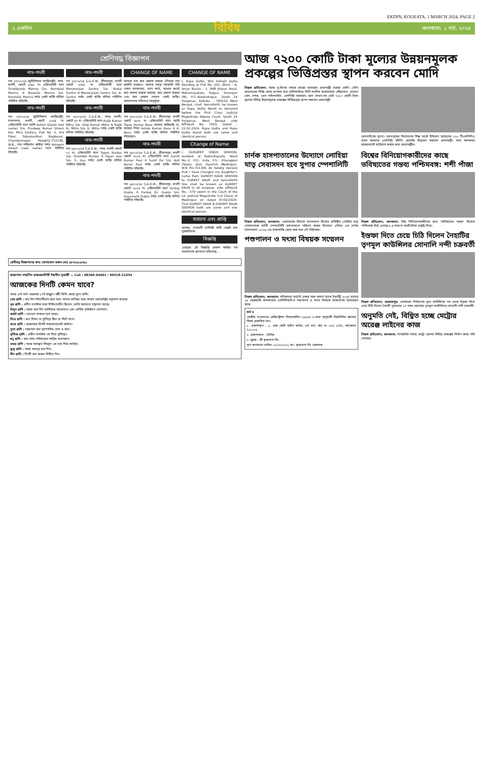EKDIN, KOLKATA, 1 MARCH 2024, PAGE 2
২ একদিন বিবিধ কলকাতা, ১ মার্চ, ২০২৪
শ্রেণিবদ্ধ বিজ্ঞাপন
নাম-পদবী
গত ২৭/০২/২৪ জুডিশিয়াল ম্যাজিস্ট্রেট, সদর, হুগলী, কোর্টে ১৩৯০ নং এফিডেভিট বলে Shaktipada Manna S/o. Nandalal Manna ও Basanta Manna S/o. Nandalal Manna সর্বত্র একই ব্যক্তি বলিয়া পরিচিত হইয়াছি।
নাম-পদবী
গত ২৩/০২/২৪ জুডিশিয়াল ম্যাজিস্ট্রেট, চন্দননগর, হুগলী, কোর্টে ১০৫৪ নং এফিডেভিট বলে আমি Ashim Ghosh (old name) S/o. Pradeep Kumar Ghosh R/o. Mira Exotica, Flat No. II, 3rd Floor, Talpukurdhar, Bagbazar, Chandannagar, Hooghly-712136, W.B., নাম পরিবর্তন করিয়া সর্বত্র Asheem Ghosh (new name) নামে পরিচিত হইয়াছি।
নাম-পদবী
গত ২৩/০২/২৪ S.D.E.M., শ্রীরামপুর, হুগলী কোর্টে ২৭৫৮ নং এফিডেভিট বলে Manoranjan Santra S/o. Badal Santra ও Monoranjan Santra S/o. B. Santra সর্বত্র একই ব্যক্তি বলিয়া পরিচিত হইয়াছি।
নাম-পদবী
গত ২৮/০২/২৪ S.D.E.M., সদর, হুগলী, কোর্টে ৬৭ নং এফিডেভিট বলে Rajib Kumar Mitra S/o. Dilip Kumar Mitra ও Rajib Kr. Mitra S/o. D. Mitra সর্বত্র একই ব্যক্তি বলিয়া পরিচিত হইয়াছি।
নাম-পদবী
গত ২৯/০২/২৪ S.D.E.M., সদর, হুগলী কোর্টে ০২ নং এফিডেভিট বলে Tapan Ruidas S/o. Shukdeb Ruidas ও Tapan Das S/o. S. Das সর্বত্র একই ব্যক্তি বলিয়া পরিচিত হইয়াছি।
CHANGE OF NAME
আমার নাম জয় প্রকাশ হাজরা (পিতার নাম জঙ্গলি হাজরা)। আমার সমস্ত সরকারি নথি যেমন হলফনামা, প্যান কার্ড, আধার কার্ডে জয় প্রকাশ হাজরা রয়েছে। জয় প্রকাশ হাজরা এবং জয় প্রকাশ দোসাদ একই ব্যক্তি। আদালতের নথিতেও অন্তর্ভুক্ত।
নাম-পদবী
গত ২৮/০২/২৪ S.D.E.M., শ্রীরামপুর, হুগলী কোর্টে ২৯৭০ নং এফিডেভিট বলে আমি Tapas Kumar Basu ঘোষণা করিয়াছি যে, আমার পিতা Ashok Kumar Basu ও A. Basu সর্বত্র একই ব্যক্তি বলিয়া পরিচিত হইয়াছেন।
নাম-পদবী
গত ২৯/০২/২৪ S.D.E.M., শ্রীরামপুর, হুগলী কোর্টে ৩১০৫ নং এফিডেভিট বলে Sumit Kumar Paul ও Sunit Pal S/o. Asit Baran Paul সর্বত্র একই ব্যক্তি বলিয়া পরিচিত হইয়াছি।
নাম-পদবী
গত ২৯/০২/২৪ S.D.E.M., শ্রীরামপুর, হুগলী কোর্টে ৩১০৬ নং এফিডেভিট বলে Pankaj Gupta ও Pankaj Kr. Gupta S/o. Dayanand Gupta সর্বত্র একই ব্যক্তি বলিয়া পরিচিত হইয়াছি।
CHANGE OF NAME
I, Rupa Dutta, W/o Indrajit Dutta Residing at Flat No. 201, Block - A, Amar Basha - 1, 848 Jhilpar Road, Mahamayatala, Rajpur, Sonarpur (M), P.S.-Narendrapur, South 24 Parganas, Kolkata - 700103 West Bengal, shall henceforth be known as Rupa Dutta Nandi as declared before the First Class Judicial Magistrate Alipore Court, South 24 Parganas, West Bengal vide Affidavit No. 7503, Dated : 22.02.2024. Rupa Dutta and Rupa Dutta Nandi both are same and identical person.
Change of Name
I, GURDEEP SINGH SEKHON, resident at Rabindrapally, Ward No.-2, P.O.: Inda, P.S.: Kharagpur (Town), Dist- Paschim Medinipur, W.B Pin-721305 do hereby declare that I have changed my daughter's name from GUREET KAUR SEKHON to GUREET KAUR and henceforth She shall be known as GUREET KAUR in all purpose, vide affidavit No.– 570 sworn In the Court of the Ld. Judicial Magistrate (1st Class) at Medinipur on dated 07/02/2024. That GUREET KAUR & GUREET KAUR SEKHON both are same and one identical person.
হারানো এবং প্রাপ্তি
আমরা, দেবযানী চ্যাটার্জি স্বামী ভেঙ্কট রাম সুব্রহ্মনিয়াম...
বিজ্ঞপ্তি
এতদ্বারা এই বিজ্ঞপ্তি প্রকাশ করিয়া সর্ব সাধারণকে জানানো যাইতেছে...
শ্রেণীবদ্ধ বিজ্ঞাপনের জন্য যোগাযোগ করুন-মোঃ ৯৮৩১৯১৯৭৯১
রাজ্যপাল সম্মানিত রাজজ্যোতিষী ইন্দ্রনীল মুখার্জী — Call : 98306-94601 / 90518-21054
আজকের দিনটি কেমন যাবে?
আজ ১লা মার্চ। শুক্রবার ১৭ই ফাল্গুন। ষষ্ঠী তিথি। জন্মে তুলা রাশি।
মেষ রাশি : শুভ দিন বিদ্যার্থীদের জন্য শুভ। ব্যবসা-বাণিজ্য যারা করেন অর্থপ্রাপ্তির সম্ভাবনা রয়েছে।
বৃষ রাশি : প্রবীণ নাগরিক যারা চিকিৎসাধীন ছিলেন, ব্যাধি আরোগ্য সম্ভাবনা আছে।
মিথুন রাশি : আজ শুভ দিন ধর্মবিষয়ে আলোচনা এবং ধার্মিক প্রতিষ্ঠানে যোগদান।
কর্কট রাশি : সচেতন থাকতে হবে আজ।
সিংহ রাশি : ঋণ বিষয় যে দুশ্চিন্তা ছিল তা মিটে যাবে।
কন্যা রাশি : আজকের দিনটি সাধারণভাবেই কাটবে।
তুলা রাশি : চন্দ্রযোগ শুভ বৃহস্পতির যোগ ও শুভ।
বৃশ্চিক রাশি : প্রবীণ নাগরিক কে নিয়ে দুশ্চিন্তা।
ধনু রাশি : শুভ সময় পরিবারের শান্তির বাতাবরণ।
মকর রাশি : আজ আমন্ত্রণ নিমন্ত্রণ এর মধ্য দিয়ে কাটবে।
কুম্ভ রাশি : আজ অত্যন্ত শুভ দিন।
মীন রাশি : দিনটি শুভ অশুভ মিশ্রিত দিন।
আজ ৭২০০ কোটি টাকা মূল্যের উন্নয়নমূলক প্রকল্পের ভিত্তিপ্রস্তর স্থাপন করবেন মোদি
নিজস্ব প্রতিবেদন: আজ দু-দিনের সফরে রাজ্যে আসছেন প্রধানমন্ত্রী নরেন্দ্র মোদি। এদিন ঝাড়খণ্ডের সিন্দ্রি থেকে ধানবাদ হয়ে হেলিকপ্টারে তিনি হুগলির আরামবাগে পৌঁছাবেন। সেখানে রেল, বন্দর, তেল পাইপলাইন, এলপিজি সরবরাহ, জল শোধন-সহ মোট ৭২০০ কোটি টাকা মূল্যের বিভিন্ন উন্নয়নমূলক প্রকল্পের ভিত্তিপ্রস্তর স্থাপন করবেন প্রধানমন্ত্রী।
রেলপাইনের সূচনা। খড়গপুরের বিদ্যাসাগর শিল্প পার্কে ইন্ডিয়ান অয়েলের ১২০ টিএমপিপিএ ধারণ ক্ষমতার এলপিজি বটলিং প্ল্যান্টের উদ্বোধন করবেন প্রধানমন্ত্রী। কাল কলকাতা রাজভবনেই রাত্রিবাস করার কথা প্রধানমন্ত্রীর।
চার্নক হাসপাতালের উদ্যোগে লোহিয়া মাতৃ সেবাসদন হবে সুপার স্পেশালিটি
নিজস্ব প্রতিবেদন, কলকাতা: একসময়ের বিখ্যাত হাসপাতাল হিসেবে প্রতিষ্ঠিত লোহিয়া মাতৃ সেবাসদনকে মাল্টি স্পেশ্যালিটি হাসপাতালে পরিণত করার উদ্যোগে এগিয়ে এল চার্নক হাসপাতাল। ২০২৫-এর মাঝামাঝি থেকে শুরু হবে এই পরিষেবা।
পশুপালন ও মৎস্য বিষয়ক সম্মেলন
নিজস্ব প্রতিবেদন, কলকাতা: বণিকসভা মার্চেন্ট চেম্বার অফ কমার্স অ্যান্ড ইন্ডাস্ট্রি ২০২৪ সালের ২৮ ফেব্রুয়ারি কলকাতায় এমসিসিআই-র পশুপালন ও মৎস্য বিষয়ক সম্মেলনের আয়োজন করে।
ফর্ম ৪
কেন্দ্রীয় সংবাদপত্র রেজিস্ট্রেশন নিয়মাবলির (১৯৫৬) ৮-ধারা অনুযায়ী নিম্নলিখিত জ্ঞাতব্য বিষয় প্রকাশিত হল।
১. প্রকাশস্থান : ১, ওল্ড কোর্ট হাউস কর্নার, ৪র্থ তল, রুম নং ৩০৬ (এস), কলকাতা ৭০০০০১
২. প্রকাশকাল : দৈনিক
৩. মুদ্রক : শ্রী কৃষ্ণানন্দ সিং
স্থান কলকাতা তারিখ ০১/০৩/২০২১ স্বা/- কৃষ্ণানন্দ সিং প্রকাশক
বিশ্বের বিনিয়োগকারীদের কাছে ভবিষ্যতের গন্তব্য পশ্চিমবঙ্গ: শশী পাঁজা
নিজস্ব প্রতিবেদন, কলকাতা: বিশ্ব বিনিয়োগকারীদের জন্য 'ভবিষ্যতের গন্তব্য' হিসেবে পশ্চিমবঙ্গ উঠে এসেছে ৮.৪ শতাংশ অর্থনৈতিক প্রবৃদ্ধি নিয়ে।
ইস্তফা দিতে চেয়ে চিঠি দিলেন নৈহাটির তৃণমূল কাউন্সিলর সোনালি নন্দী চক্রবর্তী
নিজস্ব প্রতিবেদন, ব্যারাকপুর: লোকসভা নির্বাচনের মুখে কাউন্সিলর পদ থেকে ইস্তফা দিতে চেয়ে চিঠি দিলেন নৈহাটি পুরসভার ১৭ নম্বর ওয়ার্ডের তৃণমূল কাউন্সিলর সোনালী নন্দী চক্রবর্তী।
অনুমতি নেই, বিঘ্নিত হচ্ছে মেট্রোর অরেঞ্জ লাইনের কাজ
নিজস্ব প্রতিবেদন, কলকাতা: সাম্প্রতিক সময়ে মেট্রো রেলের বিভিন্ন প্রকল্পের নির্মাণ কাজ গতি পেয়েছে।